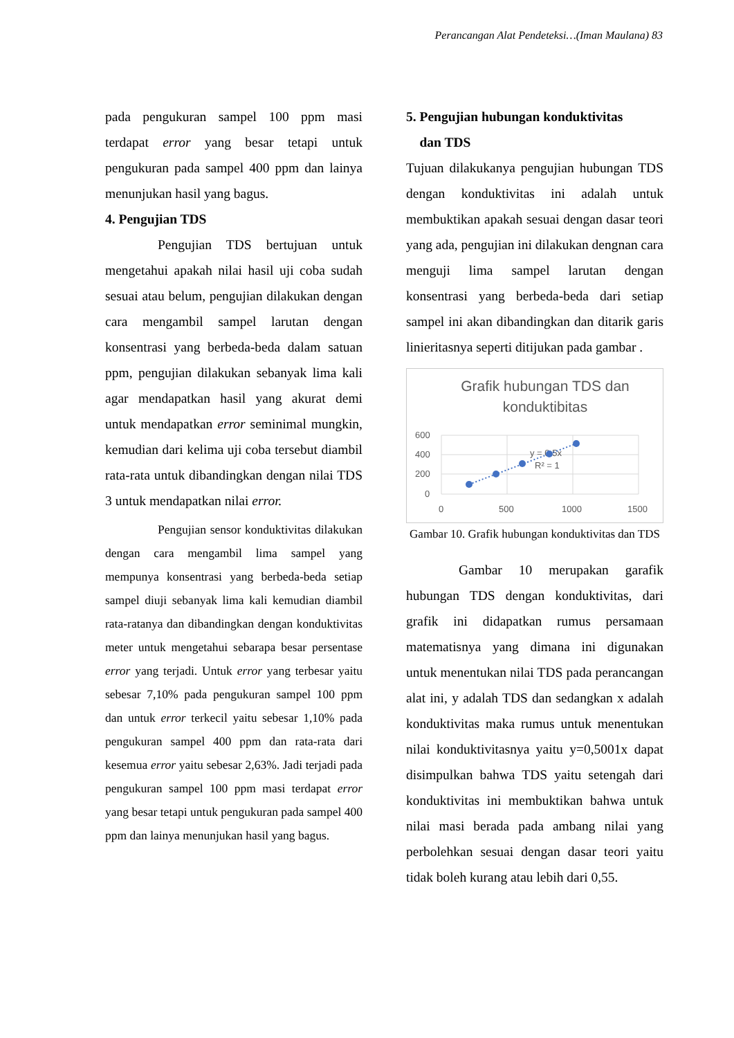Perancangan Alat Pendeteksi…(Iman Maulana) 83
pada pengukuran sampel 100 ppm masi terdapat error yang besar tetapi untuk pengukuran pada sampel 400 ppm dan lainya menunjukan hasil yang bagus.
4. Pengujian TDS
Pengujian TDS bertujuan untuk mengetahui apakah nilai hasil uji coba sudah sesuai atau belum, pengujian dilakukan dengan cara mengambil sampel larutan dengan konsentrasi yang berbeda-beda dalam satuan ppm, pengujian dilakukan sebanyak lima kali agar mendapatkan hasil yang akurat demi untuk mendapatkan error seminimal mungkin, kemudian dari kelima uji coba tersebut diambil rata-rata untuk dibandingkan dengan nilai TDS 3 untuk mendapatkan nilai error.
Pengujian sensor konduktivitas dilakukan dengan cara mengambil lima sampel yang mempunya konsentrasi yang berbeda-beda setiap sampel diuji sebanyak lima kali kemudian diambil rata-ratanya dan dibandingkan dengan konduktivitas meter untuk mengetahui sebarapa besar persentase error yang terjadi. Untuk error yang terbesar yaitu sebesar 7,10% pada pengukuran sampel 100 ppm dan untuk error terkecil yaitu sebesar 1,10% pada pengukuran sampel 400 ppm dan rata-rata dari kesemua error yaitu sebesar 2,63%. Jadi terjadi pada pengukuran sampel 100 ppm masi terdapat error yang besar tetapi untuk pengukuran pada sampel 400 ppm dan lainya menunjukan hasil yang bagus.
5. Pengujian hubungan konduktivitas
dan TDS
Tujuan dilakukanya pengujian hubungan TDS dengan konduktivitas ini adalah untuk membuktikan apakah sesuai dengan dasar teori yang ada, pengujian ini dilakukan dengnan cara menguji lima sampel larutan dengan konsentrasi yang berbeda-beda dari setiap sampel ini akan dibandingkan dan ditarik garis linieritasnya seperti ditijukan pada gambar .
Grafik hubungan TDS dan
konduktibitas
600
400
200
0
0
500
1000
1500
y = 0.5x
R² = 1
Gambar 10. Grafik hubungan konduktivitas dan TDS
Gambar 10 merupakan garafik hubungan TDS dengan konduktivitas, dari grafik ini didapatkan rumus persamaan matematisnya yang dimana ini digunakan untuk menentukan nilai TDS pada perancangan alat ini, y adalah TDS dan sedangkan x adalah konduktivitas maka rumus untuk menentukan nilai konduktivitasnya yaitu y=0,5001x dapat disimpulkan bahwa TDS yaitu setengah dari konduktivitas ini membuktikan bahwa untuk nilai masi berada pada ambang nilai yang perbolehkan sesuai dengan dasar teori yaitu tidak boleh kurang atau lebih dari 0,55.